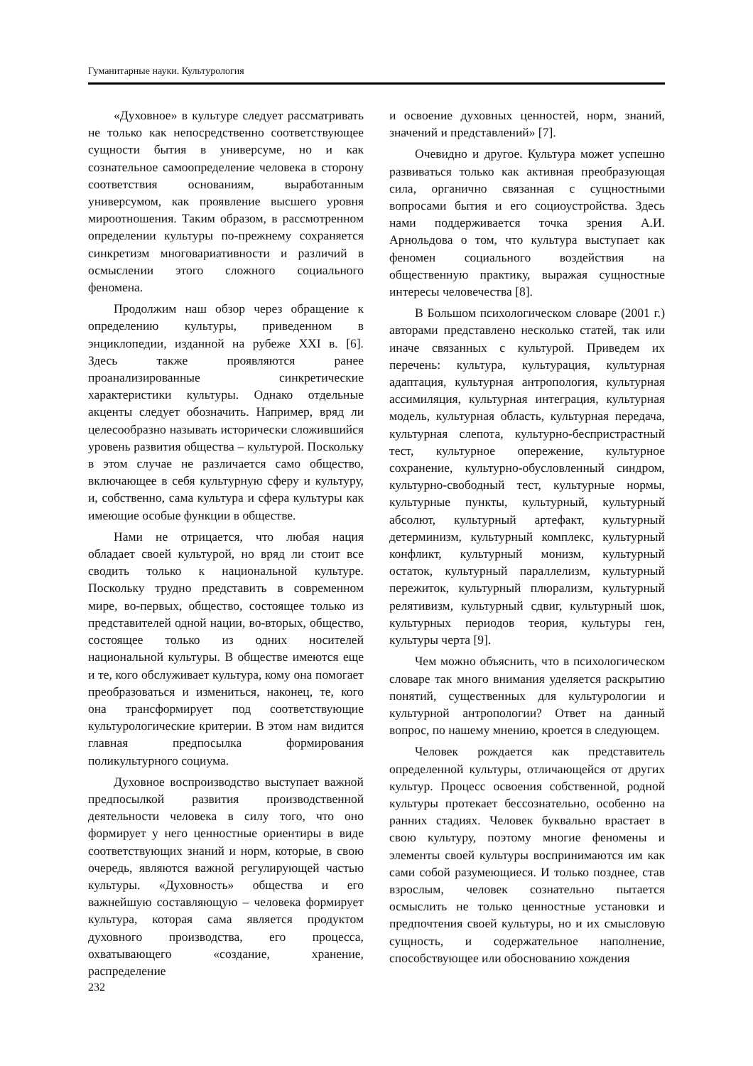Гуманитарные науки. Культурология
«Духовное» в культуре следует рассматривать не только как непосредственно соответствующее сущности бытия в универсуме, но и как сознательное самоопределение человека в сторону соответствия основаниям, выработанным универсумом, как проявление высшего уровня мироотношения. Таким образом, в рассмотренном определении культуры по-прежнему сохраняется синкретизм многовариативности и различий в осмыслении этого сложного социального феномена.
Продолжим наш обзор через обращение к определению культуры, приведенном в энциклопедии, изданной на рубеже XXI в. [6]. Здесь также проявляются ранее проанализированные синкретические характеристики культуры. Однако отдельные акценты следует обозначить. Например, вряд ли целесообразно называть исторически сложившийся уровень развития общества – культурой. Поскольку в этом случае не различается само общество, включающее в себя культурную сферу и культуру, и, собственно, сама культура и сфера культуры как имеющие особые функции в обществе.
Нами не отрицается, что любая нация обладает своей культурой, но вряд ли стоит все сводить только к национальной культуре. Поскольку трудно представить в современном мире, во-первых, общество, состоящее только из представителей одной нации, во-вторых, общество, состоящее только из одних носителей национальной культуры. В обществе имеются еще и те, кого обслуживает культура, кому она помогает преобразоваться и измениться, наконец, те, кого она трансформирует под соответствующие культурологические критерии. В этом нам видится главная предпосылка формирования поликультурного социума.
Духовное воспроизводство выступает важной предпосылкой развития производственной деятельности человека в силу того, что оно формирует у него ценностные ориентиры в виде соответствующих знаний и норм, которые, в свою очередь, являются важной регулирующей частью культуры. «Духовность» общества и его важнейшую составляющую – человека формирует культура, которая сама является продуктом духовного производства, его процесса, охватывающего «создание, хранение, распределение
и освоение духовных ценностей, норм, знаний, значений и представлений» [7].
Очевидно и другое. Культура может успешно развиваться только как активная преобразующая сила, органично связанная с сущностными вопросами бытия и его социоустройства. Здесь нами поддерживается точка зрения А.И. Арнольдова о том, что культура выступает как феномен социального воздействия на общественную практику, выражая сущностные интересы человечества [8].
В Большом психологическом словаре (2001 г.) авторами представлено несколько статей, так или иначе связанных с культурой. Приведем их перечень: культура, культурация, культурная адаптация, культурная антропология, культурная ассимиляция, культурная интеграция, культурная модель, культурная область, культурная передача, культурная слепота, культурно-беспристрастный тест, культурное опережение, культурное сохранение, культурно-обусловленный синдром, культурно-свободный тест, культурные нормы, культурные пункты, культурный, культурный абсолют, культурный артефакт, культурный детерминизм, культурный комплекс, культурный конфликт, культурный монизм, культурный остаток, культурный параллелизм, культурный пережиток, культурный плюрализм, культурный релятивизм, культурный сдвиг, культурный шок, культурных периодов теория, культуры ген, культуры черта [9].
Чем можно объяснить, что в психологическом словаре так много внимания уделяется раскрытию понятий, существенных для культурологии и культурной антропологии? Ответ на данный вопрос, по нашему мнению, кроется в следующем.
Человек рождается как представитель определенной культуры, отличающейся от других культур. Процесс освоения собственной, родной культуры протекает бессознательно, особенно на ранних стадиях. Человек буквально врастает в свою культуру, поэтому многие феномены и элементы своей культуры воспринимаются им как сами собой разумеющиеся. И только позднее, став взрослым, человек сознательно пытается осмыслить не только ценностные установки и предпочтения своей культуры, но и их смысловую сущность, и содержательное наполнение, способствующее или обоснованию хождения
232